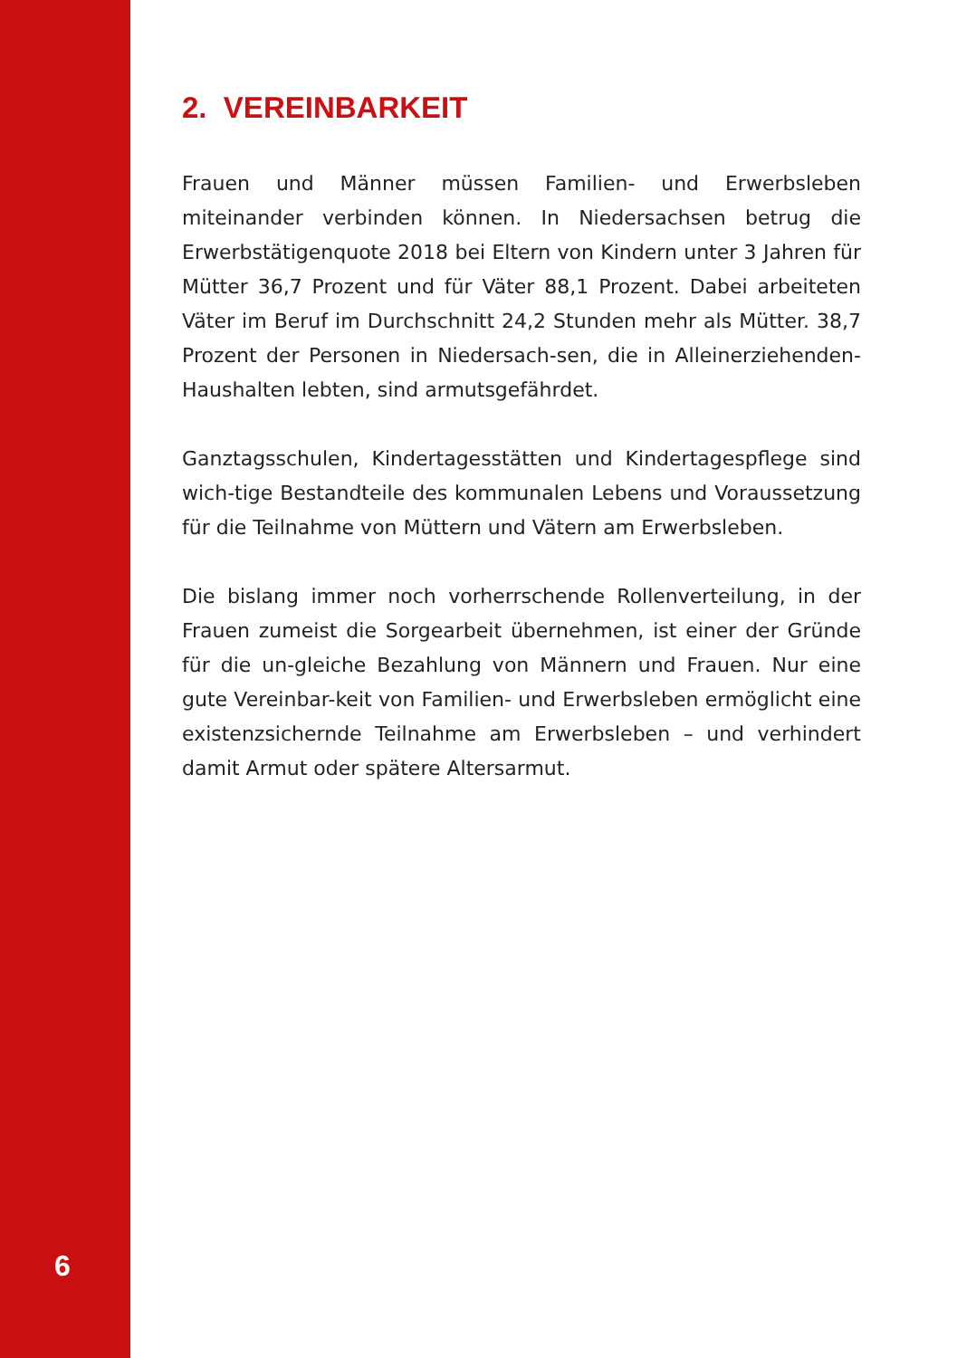2. VEREINBARKEIT
Frauen und Männer müssen Familien- und Erwerbsleben miteinander verbinden können. In Niedersachsen betrug die Erwerbstätigenquote 2018 bei Eltern von Kindern unter 3 Jahren für Mütter 36,7 Prozent und für Väter 88,1 Prozent. Dabei arbeiteten Väter im Beruf im Durchschnitt 24,2 Stunden mehr als Mütter. 38,7 Prozent der Personen in Niedersach-sen, die in Alleinerziehenden-Haushalten lebten, sind armutsgefährdet.
Ganztagsschulen, Kindertagesstätten und Kindertagespflege sind wich-tige Bestandteile des kommunalen Lebens und Voraussetzung für die Teilnahme von Müttern und Vätern am Erwerbsleben.
Die bislang immer noch vorherrschende Rollenverteilung, in der Frauen zumeist die Sorgearbeit übernehmen, ist einer der Gründe für die un-gleiche Bezahlung von Männern und Frauen. Nur eine gute Vereinbar-keit von Familien- und Erwerbsleben ermöglicht eine existenzsichernde Teilnahme am Erwerbsleben – und verhindert damit Armut oder spätere Altersarmut.
6